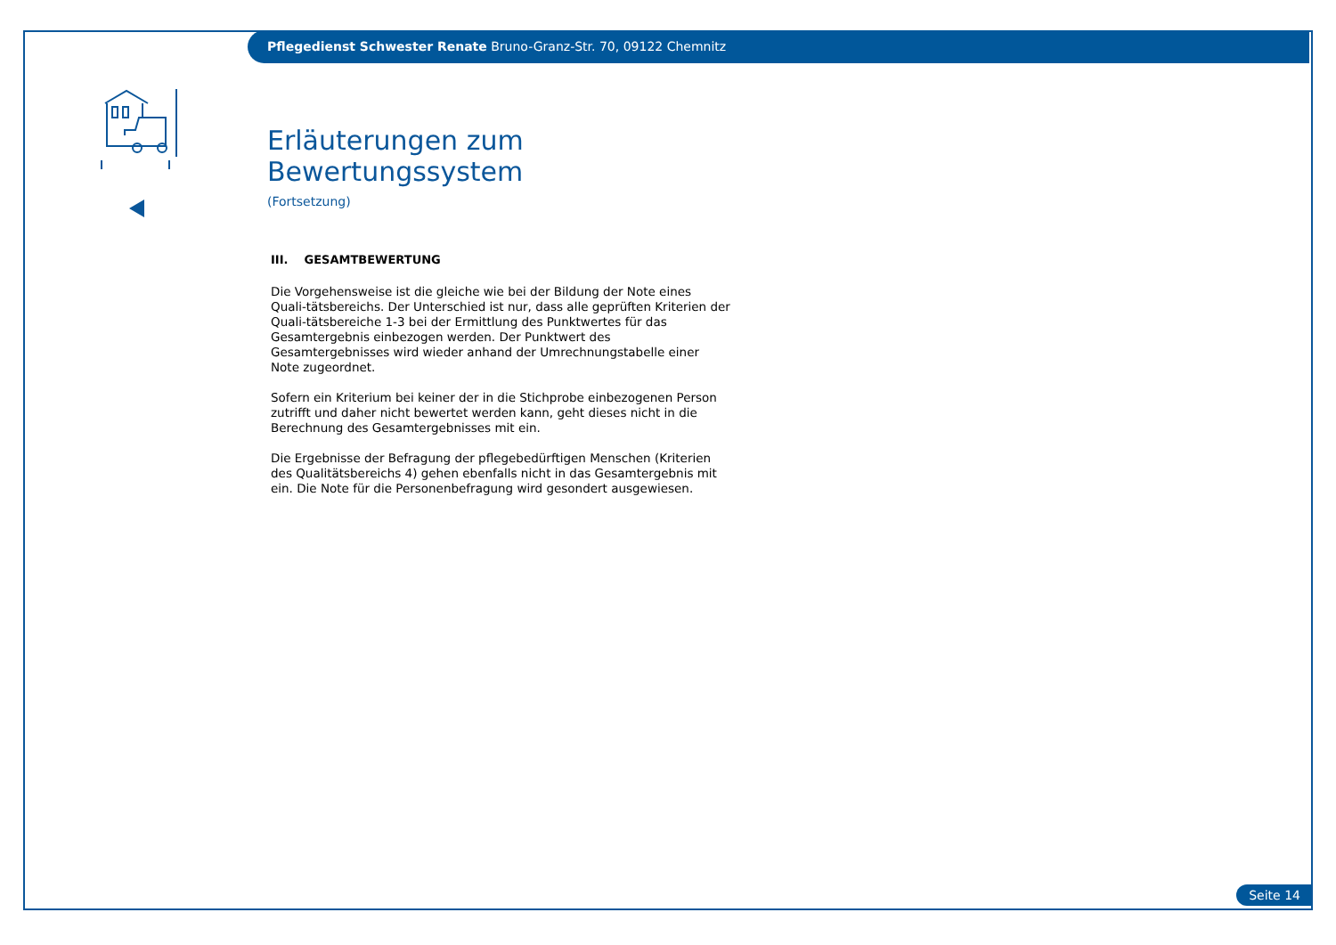Pflegedienst Schwester Renate Bruno-Granz-Str. 70, 09122 Chemnitz
Erläuterungen zum Bewertungssystem
(Fortsetzung)
III. GESAMTBEWERTUNG
Die Vorgehensweise ist die gleiche wie bei der Bildung der Note eines Quali-tätsbereichs. Der Unterschied ist nur, dass alle geprüften Kriterien der Quali-tätsbereiche 1-3 bei der Ermittlung des Punktwertes für das Gesamtergebnis einbezogen werden. Der Punktwert des Gesamtergebnisses wird wieder anhand der Umrechnungstabelle einer Note zugeordnet.
Sofern ein Kriterium bei keiner der in die Stichprobe einbezogenen Person zutrifft und daher nicht bewertet werden kann, geht dieses nicht in die Berechnung des Gesamtergebnisses mit ein.
Die Ergebnisse der Befragung der pflegebedürftigen Menschen (Kriterien des Qualitätsbereichs 4) gehen ebenfalls nicht in das Gesamtergebnis mit ein. Die Note für die Personenbefragung wird gesondert ausgewiesen.
Seite 14